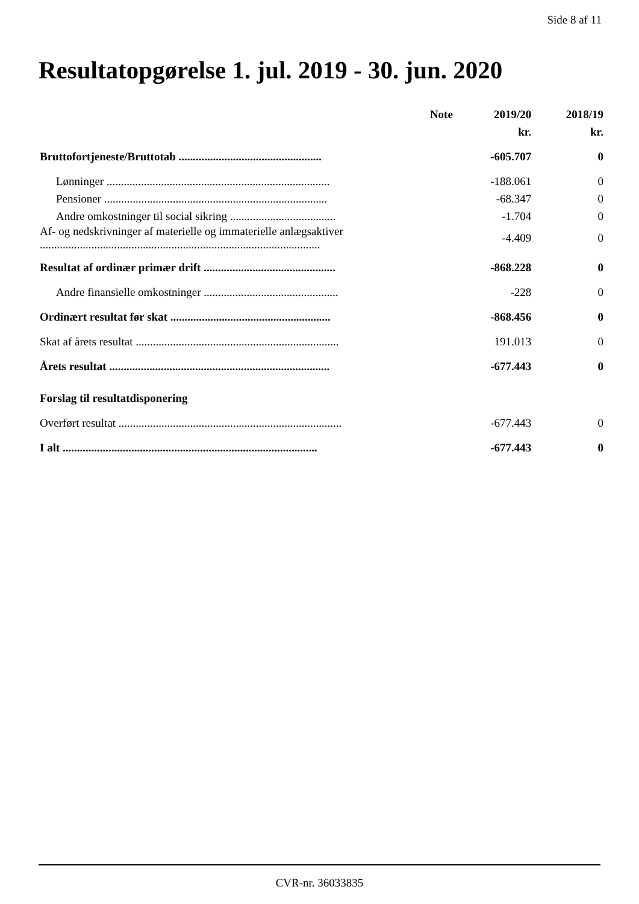Side 8 af 11
Resultatopgørelse 1. jul. 2019 - 30. jun. 2020
| | Note | 2019/20 | 2018/19 |
| --- | --- | --- | --- |
| | | kr. | kr. |
| Bruttofortjeneste/Bruttotab .................................................. | | -605.707 | 0 |
| Lønninger .............................................................................. | | -188.061 | 0 |
| Pensioner .............................................................................. | | -68.347 | 0 |
| Andre omkostninger til social sikring ..................................... | | -1.704 | 0 |
| Af- og nedskrivninger af materielle og immaterielle anlægsaktiver .................................................................................................. | | -4.409 | 0 |
| Resultat af ordinær primær drift .............................................. | | -868.228 | 0 |
| Andre finansielle omkostninger ............................................... | | -228 | 0 |
| Ordinært resultat før skat ........................................................ | | -868.456 | 0 |
| Skat af årets resultat ....................................................................... | | 191.013 | 0 |
| Årets resultat ............................................................................. | | -677.443 | 0 |
| Forslag til resultatdisponering | | | |
| Overført resultat .............................................................................. | | -677.443 | 0 |
| I alt ......................................................................................... | | -677.443 | 0 |
CVR-nr. 36033835